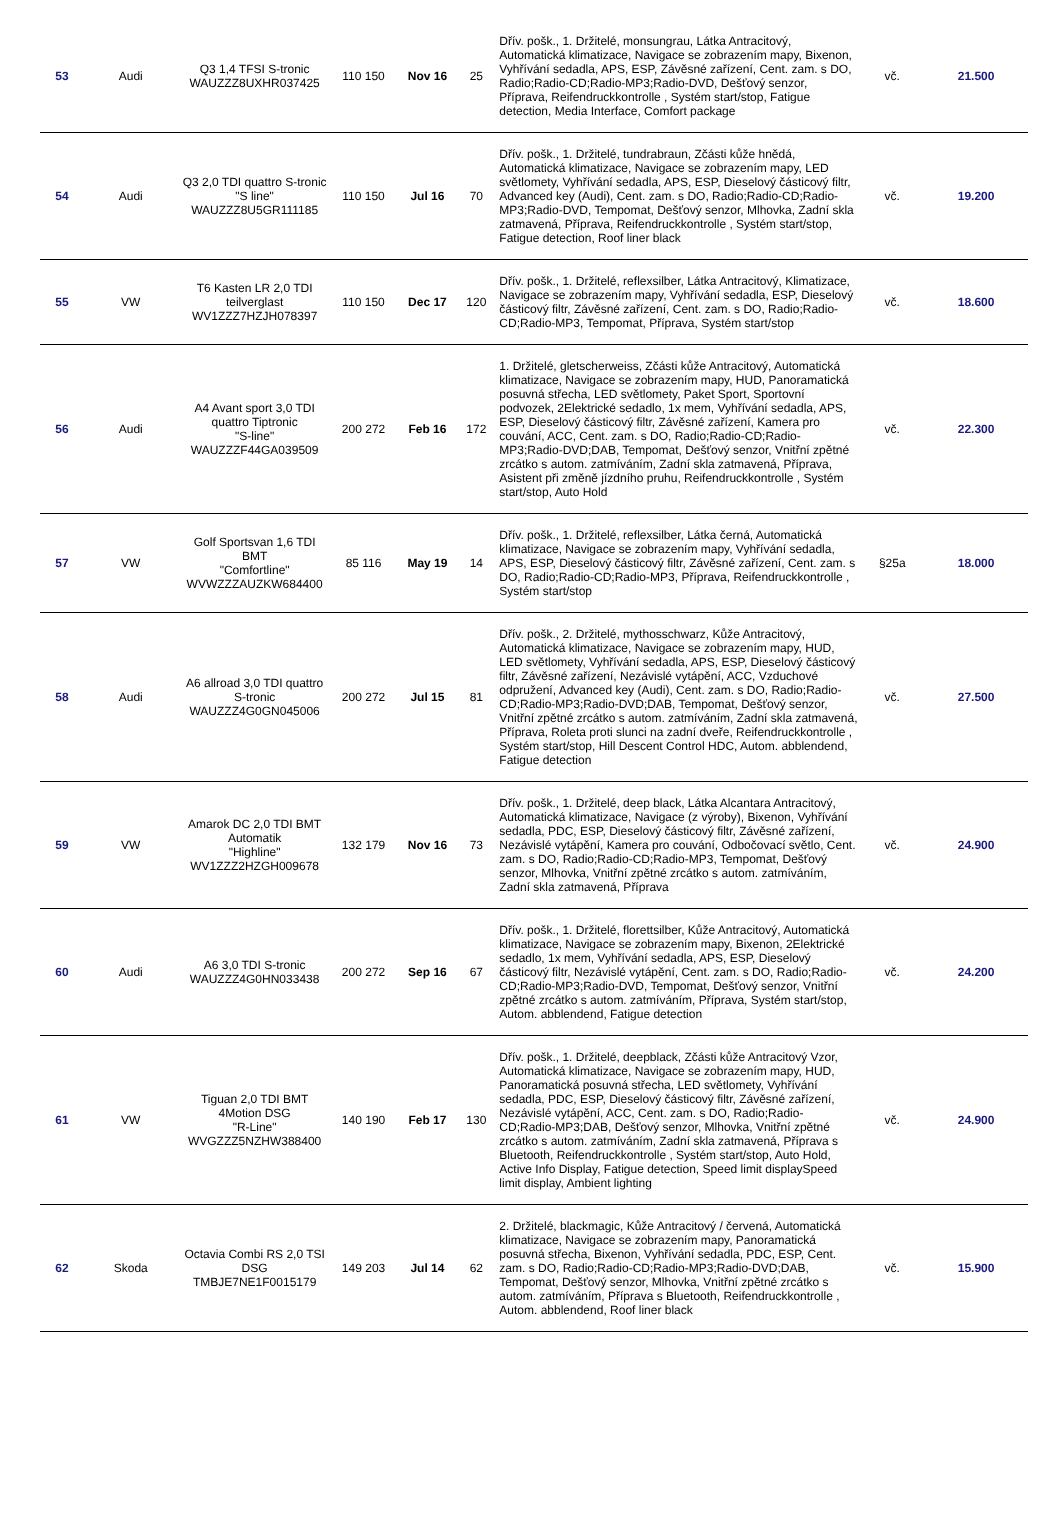| 53 | Audi | Q3 1,4 TFSI S-tronic WAUZZZ8UXHR037425 | 110 150 | Nov 16 | 25 | Dřív. pošk., 1. Držitelé, monsungrau, Látka Antracitový, Automatická klimatizace, Navigace se zobrazením mapy, Bixenon, Vyhřívání sedadla, APS, ESP, Závěsné zařízení, Cent. zam. s DO, Radio;Radio-CD;Radio-MP3;Radio-DVD, Dešťový senzor, Příprava, Reifendruckkontrolle , Systém start/stop, Fatigue detection, Media Interface, Comfort package | vč. | 21.500 |
| 54 | Audi | Q3 2,0 TDI quattro S-tronic "S line" WAUZZZ8U5GR111185 | 110 150 | Jul 16 | 70 | Dřív. pošk., 1. Držitelé, tundrabraun, Zčásti kůže hnědá, Automatická klimatizace, Navigace se zobrazením mapy, LED světlomety, Vyhřívání sedadla, APS, ESP, Dieselový částicový filtr, Advanced key (Audi), Cent. zam. s DO, Radio;Radio-CD;Radio-MP3;Radio-DVD, Tempomat, Dešťový senzor, Mlhovka, Zadní skla zatmavená, Příprava, Reifendruckkontrolle , Systém start/stop, Fatigue detection, Roof liner black | vč. | 19.200 |
| 55 | VW | T6 Kasten LR 2,0 TDI teilverglast WV1ZZZ7HZJH078397 | 110 150 | Dec 17 | 120 | Dřív. pošk., 1. Držitelé, reflexsilber, Látka Antracitový, Klimatizace, Navigace se zobrazením mapy, Vyhřívání sedadla, ESP, Dieselový částicový filtr, Závěsné zařízení, Cent. zam. s DO, Radio;Radio-CD;Radio-MP3, Tempomat, Příprava, Systém start/stop | vč. | 18.600 |
| 56 | Audi | A4 Avant sport 3,0 TDI quattro Tiptronic "S-line" WAUZZZF44GA039509 | 200 272 | Feb 16 | 172 | 1. Držitelé, gletscherweiss, Zčásti kůže Antracitový, Automatická klimatizace, Navigace se zobrazením mapy, HUD, Panoramatická posuvná střecha, LED světlomety, Paket Sport, Sportovní podvozek, 2Elektrické sedadlo, 1x mem, Vyhřívání sedadla, APS, ESP, Dieselový částicový filtr, Závěsné zařízení, Kamera pro couvání, ACC, Cent. zam. s DO, Radio;Radio-CD;Radio-MP3;Radio-DVD;DAB, Tempomat, Dešťový senzor, Vnitřní zpětné zrcátko s autom. zatmíváním, Zadní skla zatmavená, Příprava, Asistent při změně jízdního pruhu, Reifendruckkontrolle , Systém start/stop, Auto Hold | vč. | 22.300 |
| 57 | VW | Golf Sportsvan 1,6 TDI BMT "Comfortline" WVWZZZAUZKW684400 | 85 116 | May 19 | 14 | Dřív. pošk., 1. Držitelé, reflexsilber, Látka černá, Automatická klimatizace, Navigace se zobrazením mapy, Vyhřívání sedadla, APS, ESP, Dieselový částicový filtr, Závěsné zařízení, Cent. zam. s DO, Radio;Radio-CD;Radio-MP3, Příprava, Reifendruckkontrolle , Systém start/stop | §25a | 18.000 |
| 58 | Audi | A6 allroad 3,0 TDI quattro S-tronic WAUZZZ4G0GN045006 | 200 272 | Jul 15 | 81 | Dřív. pošk., 2. Držitelé, mythosschwarz, Kůže Antracitový, Automatická klimatizace, Navigace se zobrazením mapy, HUD, LED světlomety, Vyhřívání sedadla, APS, ESP, Dieselový částicový filtr, Závěsné zařízení, Nezávislé vytápění, ACC, Vzduchové odpružení, Advanced key (Audi), Cent. zam. s DO, Radio;Radio-CD;Radio-MP3;Radio-DVD;DAB, Tempomat, Dešťový senzor, Vnitřní zpětné zrcátko s autom. zatmíváním, Zadní skla zatmavená, Příprava, Roleta proti slunci na zadní dveře, Reifendruckkontrolle , Systém start/stop, Hill Descent Control HDC, Autom. abblendend, Fatigue detection | vč. | 27.500 |
| 59 | VW | Amarok DC 2,0 TDI BMT Automatik "Highline" WV1ZZZ2HZGH009678 | 132 179 | Nov 16 | 73 | Dřív. pošk., 1. Držitelé, deep black, Látka Alcantara Antracitový, Automatická klimatizace, Navigace (z výroby), Bixenon, Vyhřívání sedadla, PDC, ESP, Dieselový částicový filtr, Závěsné zařízení, Nezávislé vytápění, Kamera pro couvání, Odbočovací světlo, Cent. zam. s DO, Radio;Radio-CD;Radio-MP3, Tempomat, Dešťový senzor, Mlhovka, Vnitřní zpětné zrcátko s autom. zatmíváním, Zadní skla zatmavená, Příprava | vč. | 24.900 |
| 60 | Audi | A6 3,0 TDI S-tronic WAUZZZ4G0HN033438 | 200 272 | Sep 16 | 67 | Dřív. pošk., 1. Držitelé, florettsilber, Kůže Antracitový, Automatická klimatizace, Navigace se zobrazením mapy, Bixenon, 2Elektrické sedadlo, 1x mem, Vyhřívání sedadla, APS, ESP, Dieselový částicový filtr, Nezávislé vytápění, Cent. zam. s DO, Radio;Radio-CD;Radio-MP3;Radio-DVD, Tempomat, Dešťový senzor, Vnitřní zpětné zrcátko s autom. zatmíváním, Příprava, Systém start/stop, Autom. abblendend, Fatigue detection | vč. | 24.200 |
| 61 | VW | Tiguan 2,0 TDI BMT 4Motion DSG "R-Line" WVGZZZ5NZHW388400 | 140 190 | Feb 17 | 130 | Dřív. pošk., 1. Držitelé, deepblack, Zčásti kůže Antracitový Vzor, Automatická klimatizace, Navigace se zobrazením mapy, HUD, Panoramatická posuvná střecha, LED světlomety, Vyhřívání sedadla, PDC, ESP, Dieselový částicový filtr, Závěsné zařízení, Nezávislé vytápění, ACC, Cent. zam. s DO, Radio;Radio-CD;Radio-MP3;DAB, Dešťový senzor, Mlhovka, Vnitřní zpětné zrcátko s autom. zatmíváním, Zadní skla zatmavená, Příprava s Bluetooth, Reifendruckkontrolle , Systém start/stop, Auto Hold, Active Info Display, Fatigue detection, Speed limit displaySpeed limit display, Ambient lighting | vč. | 24.900 |
| 62 | Skoda | Octavia Combi RS 2,0 TSI DSG TMBJE7NE1F0015179 | 149 203 | Jul 14 | 62 | 2. Držitelé, blackmagic, Kůže Antracitový / červená, Automatická klimatizace, Navigace se zobrazením mapy, Panoramatická posuvná střecha, Bixenon, Vyhřívání sedadla, PDC, ESP, Cent. zam. s DO, Radio;Radio-CD;Radio-MP3;Radio-DVD;DAB, Tempomat, Dešťový senzor, Mlhovka, Vnitřní zpětné zrcátko s autom. zatmíváním, Příprava s Bluetooth, Reifendruckkontrolle , Autom. abblendend, Roof liner black | vč. | 15.900 |